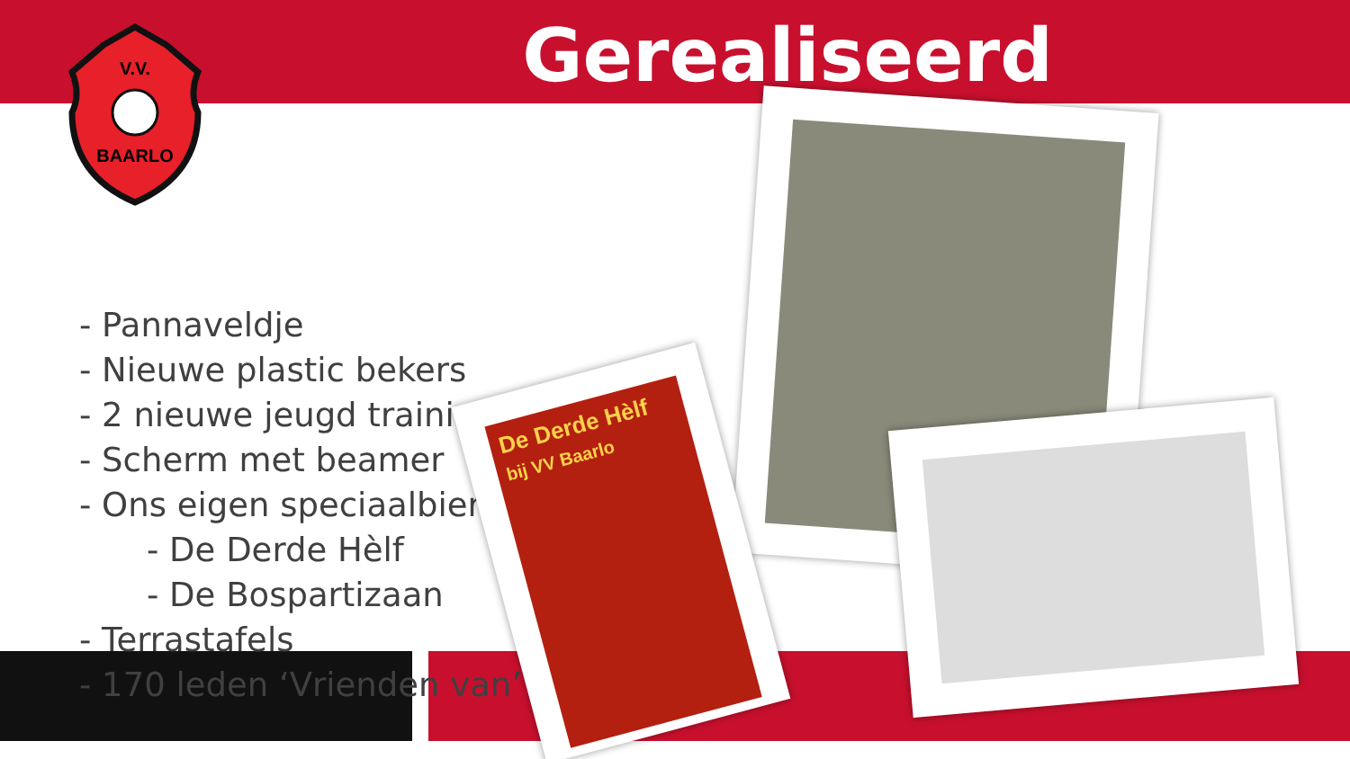V.V.
BAARLO
Gerealiseerd
- Pannaveldje
- Nieuwe plastic bekers
- 2 nieuwe jeugd trainingsdoelen
- Scherm met beamer
- Ons eigen speciaalbier:
- De Derde Hèlf
- De Bospartizaan
- Terrastafels
- 170 leden ‘Vrienden van’
De Derde Hèlf
bij VV Baarlo